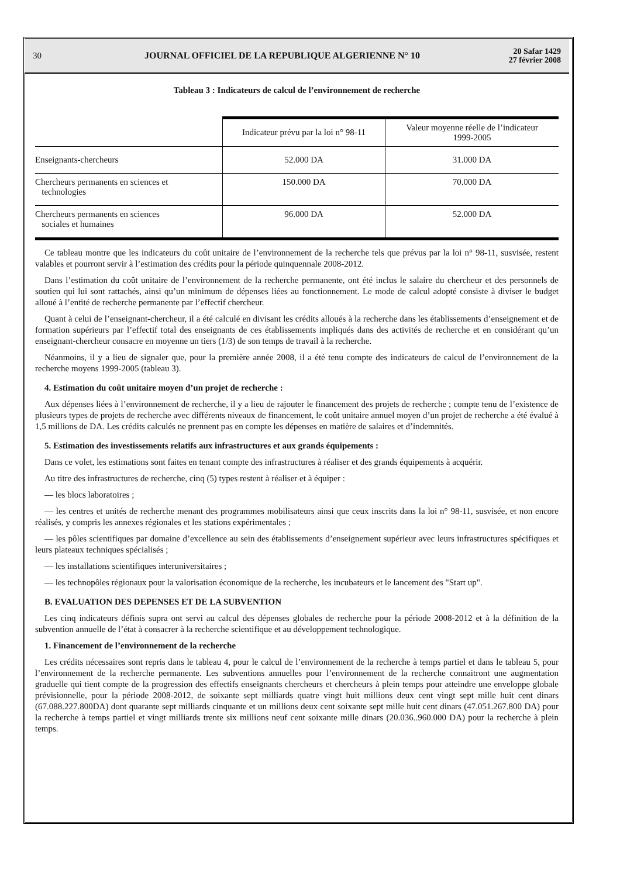30
JOURNAL OFFICIEL DE LA REPUBLIQUE ALGERIENNE N° 10
20 Safar 1429
27 février 2008
Tableau 3 : Indicateurs de calcul de l’environnement de recherche
| | Indicateur prévu par la loi n° 98-11 | Valeur moyenne réelle de l’indicateur 1999-2005 |
| --- | --- | --- |
| Enseignants-chercheurs | 52.000 DA | 31.000 DA |
| Chercheurs permanents en sciences et technologies | 150.000 DA | 70.000 DA |
| Chercheurs permanents en sciences sociales et humaines | 96.000 DA | 52.000 DA |
Ce tableau montre que les indicateurs du coût unitaire de l’environnement de la recherche tels que prévus par la loi n° 98-11, susvisée, restent valables et pourront servir à l’estimation des crédits pour la période quinquennale 2008-2012.
Dans l’estimation du coût unitaire de l’environnement de la recherche permanente, ont été inclus le salaire du chercheur et des personnels de soutien qui lui sont rattachés, ainsi qu’un minimum de dépenses liées au fonctionnement. Le mode de calcul adopté consiste à diviser le budget alloué à l’entité de recherche permanente par l’effectif chercheur.
Quant à celui de l’enseignant-chercheur, il a été calculé en divisant les crédits alloués à la recherche dans les établissements d’enseignement et de formation supérieurs par l’effectif total des enseignants de ces établissements impliqués dans des activités de recherche et en considérant qu’un enseignant-chercheur consacre en moyenne un tiers (1/3) de son temps de travail à la recherche.
Néanmoins, il y a lieu de signaler que, pour la première année 2008, il a été tenu compte des indicateurs de calcul de l’environnement de la recherche moyens 1999-2005 (tableau 3).
4. Estimation du coût unitaire moyen d’un projet de recherche :
Aux dépenses liées à l’environnement de recherche, il y a lieu de rajouter le financement des projets de recherche ; compte tenu de l’existence de plusieurs types de projets de recherche avec différents niveaux de financement, le coût unitaire annuel moyen d’un projet de recherche a été évalué à 1,5 millions de DA. Les crédits calculés ne prennent pas en compte les dépenses en matière de salaires et d’indemnités.
5. Estimation des investissements relatifs aux infrastructures et aux grands équipements :
Dans ce volet, les estimations sont faites en tenant compte des infrastructures à réaliser et des grands équipements à acquérir.
Au titre des infrastructures de recherche, cinq (5) types restent à réaliser et à équiper :
— les blocs laboratoires ;
— les centres et unités de recherche menant des programmes mobilisateurs ainsi que ceux inscrits dans la loi n° 98-11, susvisée, et non encore réalisés, y compris les annexes régionales et les stations expérimentales ;
— les pôles scientifiques par domaine d’excellence au sein des établissements d’enseignement supérieur avec leurs infrastructures spécifiques et leurs plateaux techniques spécialisés ;
— les installations scientifiques interuniversitaires ;
— les technopôles régionaux pour la valorisation économique de la recherche, les incubateurs et le lancement des "Start up".
B. EVALUATION DES DEPENSES ET DE LA SUBVENTION
Les cinq indicateurs définis supra ont servi au calcul des dépenses globales de recherche pour la période 2008-2012 et à la définition de la subvention annuelle de l’état à consacrer à la recherche scientifique et au développement technologique.
1. Financement de l’environnement de la recherche
Les crédits nécessaires sont repris dans le tableau 4, pour le calcul de l’environnement de la recherche à temps partiel et dans le tableau 5, pour l’environnement de la recherche permanente. Les subventions annuelles pour l’environnement de la recherche connaitront une augmentation graduelle qui tient compte de la progression des effectifs enseignants chercheurs et chercheurs à plein temps pour atteindre une enveloppe globale prévisionnelle, pour la période 2008-2012, de soixante sept milliards quatre vingt huit millions deux cent vingt sept mille huit cent dinars (67.088.227.800DA) dont quarante sept milliards cinquante et un millions deux cent soixante sept mille huit cent dinars (47.051.267.800 DA) pour la recherche à temps partiel et vingt milliards trente six millions neuf cent soixante mille dinars (20.036..960.000 DA) pour la recherche à plein temps.